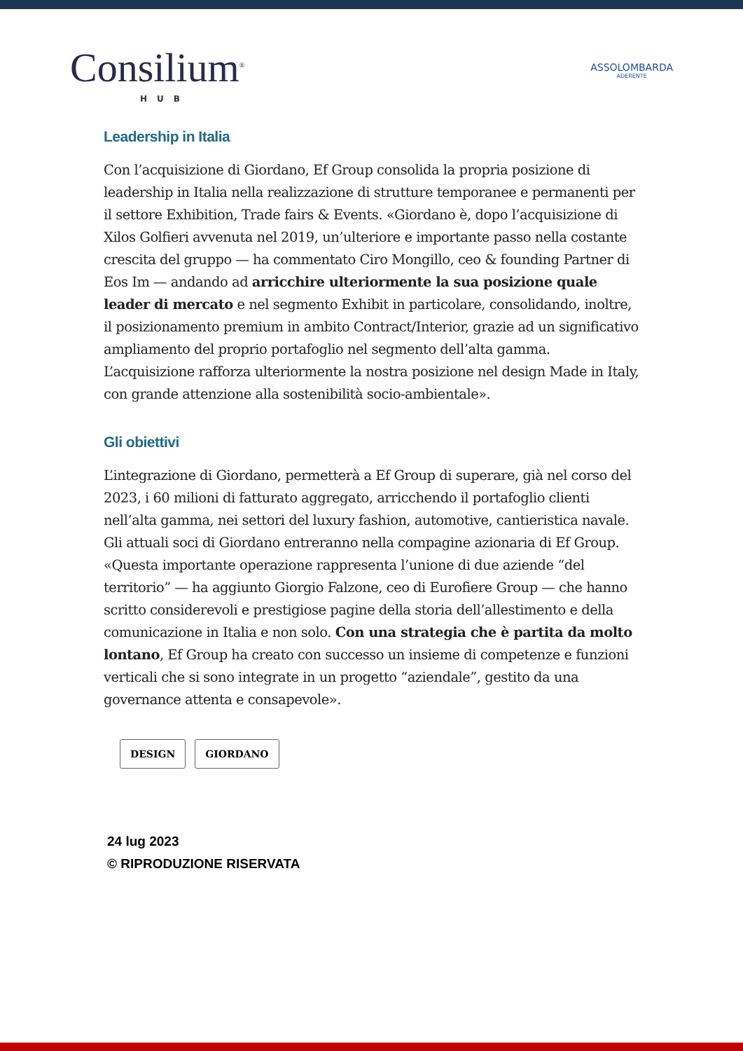Consilium<sup>®</sup>
HUB
ASSOLOMBARDA
ADERENTE
Leadership in Italia
Con l’acquisizione di Giordano, Ef Group consolida la propria posizione di leadership in Italia nella realizzazione di strutture temporanee e permanenti per il settore Exhibition, Trade fairs & Events. «Giordano è, dopo l’acquisizione di Xilos Golfieri avvenuta nel 2019, un’ulteriore e importante passo nella costante crescita del gruppo — ha commentato Ciro Mongillo, ceo & founding Partner di Eos Im — andando ad arricchire ulteriormente la sua posizione quale leader di mercato e nel segmento Exhibit in particolare, consolidando, inoltre, il posizionamento premium in ambito Contract/Interior, grazie ad un significativo ampliamento del proprio portafoglio nel segmento dell’alta gamma. L’acquisizione rafforza ulteriormente la nostra posizione nel design Made in Italy, con grande attenzione alla sostenibilità socio-ambientale».
Gli obiettivi
L’integrazione di Giordano, permetterà a Ef Group di superare, già nel corso del 2023, i 60 milioni di fatturato aggregato, arricchendo il portafoglio clienti nell’alta gamma, nei settori del luxury fashion, automotive, cantieristica navale. Gli attuali soci di Giordano entreranno nella compagine azionaria di Ef Group. «Questa importante operazione rappresenta l’unione di due aziende “del territorio” — ha aggiunto Giorgio Falzone, ceo di Eurofiere Group — che hanno scritto considerevoli e prestigiose pagine della storia dell’allestimento e della comunicazione in Italia e non solo. Con una strategia che è partita da molto lontano, Ef Group ha creato con successo un insieme di competenze e funzioni verticali che si sono integrate in un progetto “aziendale”, gestito da una governance attenta e consapevole».
DESIGN GIORDANO
24 lug 2023
© RIPRODUZIONE RISERVATA